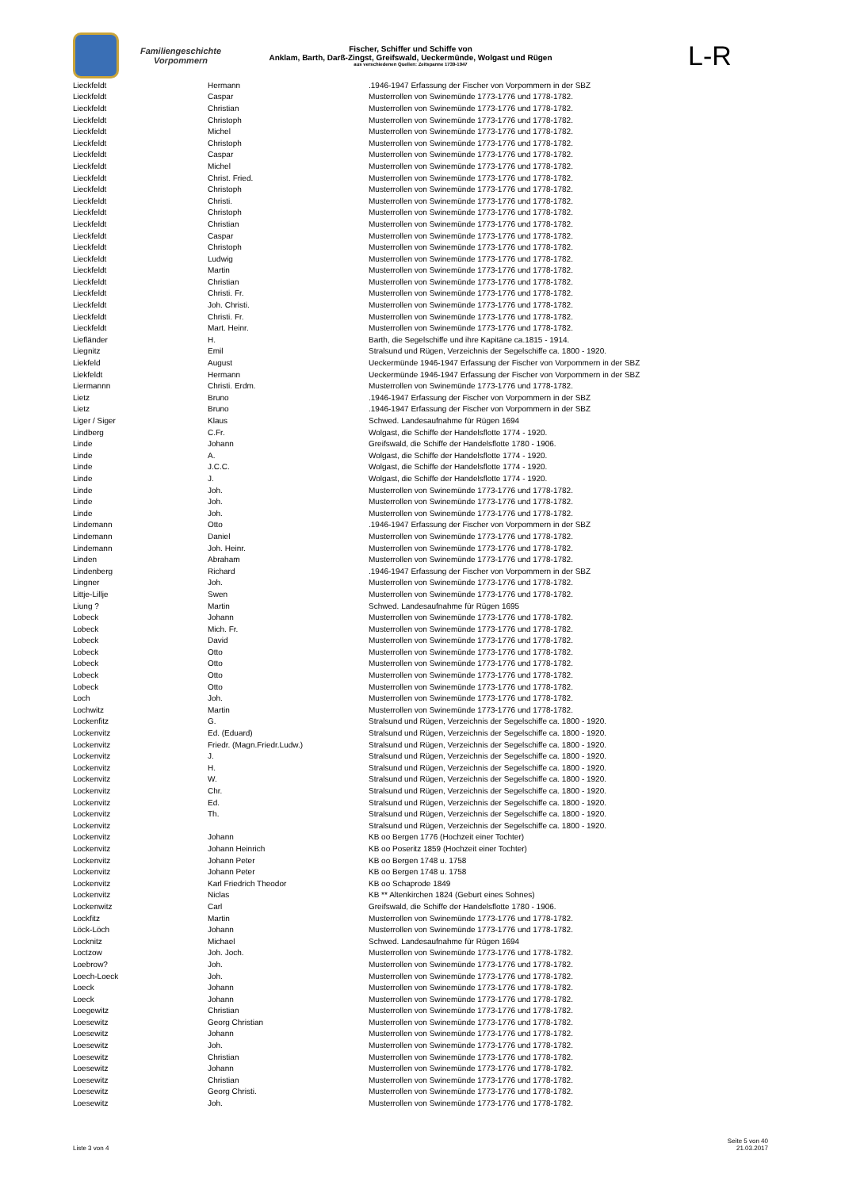Familiengeschichte
Vorpommern
Fischer, Schiffer und Schiffe von
Anklam, Barth, Darß-Zingst, Greifswald, Ueckermünde, Wolgast und Rügen
aus verschiedenen Quellen: Zeitspanne 1739-1947
L-R
| Lieckfeldt | Hermann | .1946-1947 Erfassung der Fischer von Vorpommern in der SBZ |
| Lieckfeldt | Caspar | Musterrollen von Swinemünde 1773-1776 und 1778-1782. |
| Lieckfeldt | Christian | Musterrollen von Swinemünde 1773-1776 und 1778-1782. |
| Lieckfeldt | Christoph | Musterrollen von Swinemünde 1773-1776 und 1778-1782. |
| Lieckfeldt | Michel | Musterrollen von Swinemünde 1773-1776 und 1778-1782. |
| Lieckfeldt | Christoph | Musterrollen von Swinemünde 1773-1776 und 1778-1782. |
| Lieckfeldt | Caspar | Musterrollen von Swinemünde 1773-1776 und 1778-1782. |
| Lieckfeldt | Michel | Musterrollen von Swinemünde 1773-1776 und 1778-1782. |
| Lieckfeldt | Christ. Fried. | Musterrollen von Swinemünde 1773-1776 und 1778-1782. |
| Lieckfeldt | Christoph | Musterrollen von Swinemünde 1773-1776 und 1778-1782. |
| Lieckfeldt | Christi. | Musterrollen von Swinemünde 1773-1776 und 1778-1782. |
| Lieckfeldt | Christoph | Musterrollen von Swinemünde 1773-1776 und 1778-1782. |
| Lieckfeldt | Christian | Musterrollen von Swinemünde 1773-1776 und 1778-1782. |
| Lieckfeldt | Caspar | Musterrollen von Swinemünde 1773-1776 und 1778-1782. |
| Lieckfeldt | Christoph | Musterrollen von Swinemünde 1773-1776 und 1778-1782. |
| Lieckfeldt | Ludwig | Musterrollen von Swinemünde 1773-1776 und 1778-1782. |
| Lieckfeldt | Martin | Musterrollen von Swinemünde 1773-1776 und 1778-1782. |
| Lieckfeldt | Christian | Musterrollen von Swinemünde 1773-1776 und 1778-1782. |
| Lieckfeldt | Christi. Fr. | Musterrollen von Swinemünde 1773-1776 und 1778-1782. |
| Lieckfeldt | Joh. Christi. | Musterrollen von Swinemünde 1773-1776 und 1778-1782. |
| Lieckfeldt | Christi. Fr. | Musterrollen von Swinemünde 1773-1776 und 1778-1782. |
| Lieckfeldt | Mart. Heinr. | Musterrollen von Swinemünde 1773-1776 und 1778-1782. |
| Liefländer | H. | Barth, die Segelschiffe und ihre Kapitäne ca.1815 - 1914. |
| Liegnitz | Emil | Stralsund und Rügen, Verzeichnis der Segelschiffe ca. 1800 - 1920. |
| Liekfeld | August | Ueckermünde 1946-1947 Erfassung der Fischer von Vorpommern in der SBZ |
| Liekfeldt | Hermann | Ueckermünde 1946-1947 Erfassung der Fischer von Vorpommern in der SBZ |
| Liermannn | Christi. Erdm. | Musterrollen von Swinemünde 1773-1776 und 1778-1782. |
| Lietz | Bruno | .1946-1947 Erfassung der Fischer von Vorpommern in der SBZ |
| Lietz | Bruno | .1946-1947 Erfassung der Fischer von Vorpommern in der SBZ |
| Liger / Siger | Klaus | Schwed. Landesaufnahme für Rügen 1694 |
| Lindberg | C.Fr. | Wolgast, die Schiffe der Handelsflotte 1774 - 1920. |
| Linde | Johann | Greifswald, die Schiffe der Handelsflotte 1780 - 1906. |
| Linde | A. | Wolgast, die Schiffe der Handelsflotte 1774 - 1920. |
| Linde | J.C.C. | Wolgast, die Schiffe der Handelsflotte 1774 - 1920. |
| Linde | J. | Wolgast, die Schiffe der Handelsflotte 1774 - 1920. |
| Linde | Joh. | Musterrollen von Swinemünde 1773-1776 und 1778-1782. |
| Linde | Joh. | Musterrollen von Swinemünde 1773-1776 und 1778-1782. |
| Linde | Joh. | Musterrollen von Swinemünde 1773-1776 und 1778-1782. |
| Lindemann | Otto | .1946-1947 Erfassung der Fischer von Vorpommern in der SBZ |
| Lindemann | Daniel | Musterrollen von Swinemünde 1773-1776 und 1778-1782. |
| Lindemann | Joh. Heinr. | Musterrollen von Swinemünde 1773-1776 und 1778-1782. |
| Linden | Abraham | Musterrollen von Swinemünde 1773-1776 und 1778-1782. |
| Lindenberg | Richard | .1946-1947 Erfassung der Fischer von Vorpommern in der SBZ |
| Lingner | Joh. | Musterrollen von Swinemünde 1773-1776 und 1778-1782. |
| Littje-Lillje | Swen | Musterrollen von Swinemünde 1773-1776 und 1778-1782. |
| Liung ? | Martin | Schwed. Landesaufnahme für Rügen 1695 |
| Lobeck | Johann | Musterrollen von Swinemünde 1773-1776 und 1778-1782. |
| Lobeck | Mich. Fr. | Musterrollen von Swinemünde 1773-1776 und 1778-1782. |
| Lobeck | David | Musterrollen von Swinemünde 1773-1776 und 1778-1782. |
| Lobeck | Otto | Musterrollen von Swinemünde 1773-1776 und 1778-1782. |
| Lobeck | Otto | Musterrollen von Swinemünde 1773-1776 und 1778-1782. |
| Lobeck | Otto | Musterrollen von Swinemünde 1773-1776 und 1778-1782. |
| Lobeck | Otto | Musterrollen von Swinemünde 1773-1776 und 1778-1782. |
| Loch | Joh. | Musterrollen von Swinemünde 1773-1776 und 1778-1782. |
| Lochwitz | Martin | Musterrollen von Swinemünde 1773-1776 und 1778-1782. |
| Lockenfitz | G. | Stralsund und Rügen, Verzeichnis der Segelschiffe ca. 1800 - 1920. |
| Lockenvitz | Ed. (Eduard) | Stralsund und Rügen, Verzeichnis der Segelschiffe ca. 1800 - 1920. |
| Lockenvitz | Friedr. (Magn.Friedr.Ludw.) | Stralsund und Rügen, Verzeichnis der Segelschiffe ca. 1800 - 1920. |
| Lockenvitz | J. | Stralsund und Rügen, Verzeichnis der Segelschiffe ca. 1800 - 1920. |
| Lockenvitz | H. | Stralsund und Rügen, Verzeichnis der Segelschiffe ca. 1800 - 1920. |
| Lockenvitz | W. | Stralsund und Rügen, Verzeichnis der Segelschiffe ca. 1800 - 1920. |
| Lockenvitz | Chr. | Stralsund und Rügen, Verzeichnis der Segelschiffe ca. 1800 - 1920. |
| Lockenvitz | Ed. | Stralsund und Rügen, Verzeichnis der Segelschiffe ca. 1800 - 1920. |
| Lockenvitz | Th. | Stralsund und Rügen, Verzeichnis der Segelschiffe ca. 1800 - 1920. |
| Lockenvitz | | Stralsund und Rügen, Verzeichnis der Segelschiffe ca. 1800 - 1920. |
| Lockenvitz | Johann | KB oo Bergen 1776 (Hochzeit einer Tochter) |
| Lockenvitz | Johann Heinrich | KB oo Poseritz 1859 (Hochzeit einer Tochter) |
| Lockenvitz | Johann Peter | KB oo Bergen 1748 u. 1758 |
| Lockenvitz | Johann Peter | KB oo Bergen 1748 u. 1758 |
| Lockenvitz | Karl Friedrich Theodor | KB oo Schaprode 1849 |
| Lockenvitz | Niclas | KB ** Altenkirchen 1824 (Geburt eines Sohnes) |
| Lockenwitz | Carl | Greifswald, die Schiffe der Handelsflotte 1780 - 1906. |
| Lockfitz | Martin | Musterrollen von Swinemünde 1773-1776 und 1778-1782. |
| Löck-Löch | Johann | Musterrollen von Swinemünde 1773-1776 und 1778-1782. |
| Locknitz | Michael | Schwed. Landesaufnahme für Rügen 1694 |
| Loctzow | Joh. Joch. | Musterrollen von Swinemünde 1773-1776 und 1778-1782. |
| Loebrow? | Joh. | Musterrollen von Swinemünde 1773-1776 und 1778-1782. |
| Loech-Loeck | Joh. | Musterrollen von Swinemünde 1773-1776 und 1778-1782. |
| Loeck | Johann | Musterrollen von Swinemünde 1773-1776 und 1778-1782. |
| Loeck | Johann | Musterrollen von Swinemünde 1773-1776 und 1778-1782. |
| Loegewitz | Christian | Musterrollen von Swinemünde 1773-1776 und 1778-1782. |
| Loesewitz | Georg Christian | Musterrollen von Swinemünde 1773-1776 und 1778-1782. |
| Loesewitz | Johann | Musterrollen von Swinemünde 1773-1776 und 1778-1782. |
| Loesewitz | Joh. | Musterrollen von Swinemünde 1773-1776 und 1778-1782. |
| Loesewitz | Christian | Musterrollen von Swinemünde 1773-1776 und 1778-1782. |
| Loesewitz | Johann | Musterrollen von Swinemünde 1773-1776 und 1778-1782. |
| Loesewitz | Christian | Musterrollen von Swinemünde 1773-1776 und 1778-1782. |
| Loesewitz | Georg Christi. | Musterrollen von Swinemünde 1773-1776 und 1778-1782. |
| Loesewitz | Joh. | Musterrollen von Swinemünde 1773-1776 und 1778-1782. |
Liste 3 von 4
Seite 5 von 40
21.03.2017